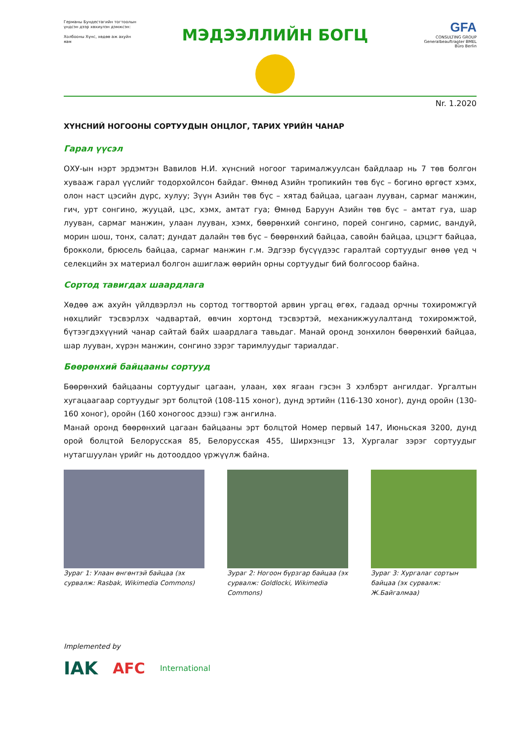Германы Бундестагийн тогтоолын үндсэн дээр хөхиүлэн дэмжсэн:
Холбооны Хүнс, хөдөө аж ахуйн яам
МЭДЭЭЛЛИЙН БОГЦ
GFA
CONSULTING GROUP
Generalbeauftragter BMEL
Büro Berlin
Nr. 1.2020
ХҮНСНИЙ НОГООНЫ СОРТУУДЫН ОНЦЛОГ, ТАРИХ ҮРИЙН ЧАНАР
Гарал үүсэл
ОХУ-ын нэрт эрдэмтэн Вавилов Н.И. хүнсний ногоог тарималжуулсан байдлаар нь 7 төв болгон хувааж гарал үүслийг тодорхойлсон байдаг. Өмнөд Азийн тропикийн төв бүс – богино өргөст хэмх, олон наст цэсийн дүрс, хулуу; Зүүн Азийн төв бүс – хятад байцаа, цагаан лууван, сармаг манжин, гич, урт сонгино, жууцай, цэс, хэмх, амтат гуа; Өмнөд Баруун Азийн төв бүс – амтат гуа, шар лууван, сармаг манжин, улаан лууван, хэмх, бөөрөнхий сонгино, порей сонгино, сармис, вандуй, морин шош, тонх, салат; дундат далайн төв бүс – бөөрөнхий байцаа, савойн байцаа, цэцэгт байцаа, брокколи, брюсель байцаа, сармаг манжин г.м. Эдгээр бүсүүдээс гаралтай сортуудыг өнөө үед ч селекцийн эх материал болгон ашиглаж өөрийн орны сортуудыг бий болгосоор байна.
Сортод тавигдах шаардлага
Хөдөө аж ахуйн үйлдвэрлэл нь сортод тогтвортой арвин ургац өгөх, гадаад орчны тохиромжгүй нөхцлийг тэсвэрлэх чадвартай, өвчин хортонд тэсвэртэй, механикжуулалтанд тохиромжтой, бүтээгдэхүүний чанар сайтай байх шаардлага тавьдаг. Манай оронд зонхилон бөөрөнхий байцаа, шар лууван, хүрэн манжин, сонгино зэрэг таримлуудыг тариалдаг.
Бөөрөнхий байцааны сортууд
Бөөрөнхий байцааны сортуудыг цагаан, улаан, хөх ягаан гэсэн 3 хэлбэрт ангилдаг. Ургалтын хугацаагаар сортуудыг эрт болцтой (108-115 хоног), дунд эртийн (116-130 хоног), дунд оройн (130-160 хоног), оройн (160 хоногоос дээш) гэж ангилна.
Манай оронд бөөрөнхий цагаан байцааны эрт болцтой Номер первый 147, Июньская 3200, дунд орой болцтой Белорусская 85, Белорусская 455, Ширхэнцэг 13, Хургалаг зэрэг сортуудыг нутагшуулан үрийг нь дотооддоо үржүүлж байна.
Зураг 1: Улаан өнгөнтэй байцаа (эх сурвалж: Rasbak, Wikimedia Commons)
Зураг 2: Ногоон бүрзгар байцаа (эх сурвалж: Goldlocki, Wikimedia Commons)
Зураг 3: Хургалаг сортын байцаа (эх сурвалж: Ж.Байгалмаа)
Implemented by
IAK AFC International